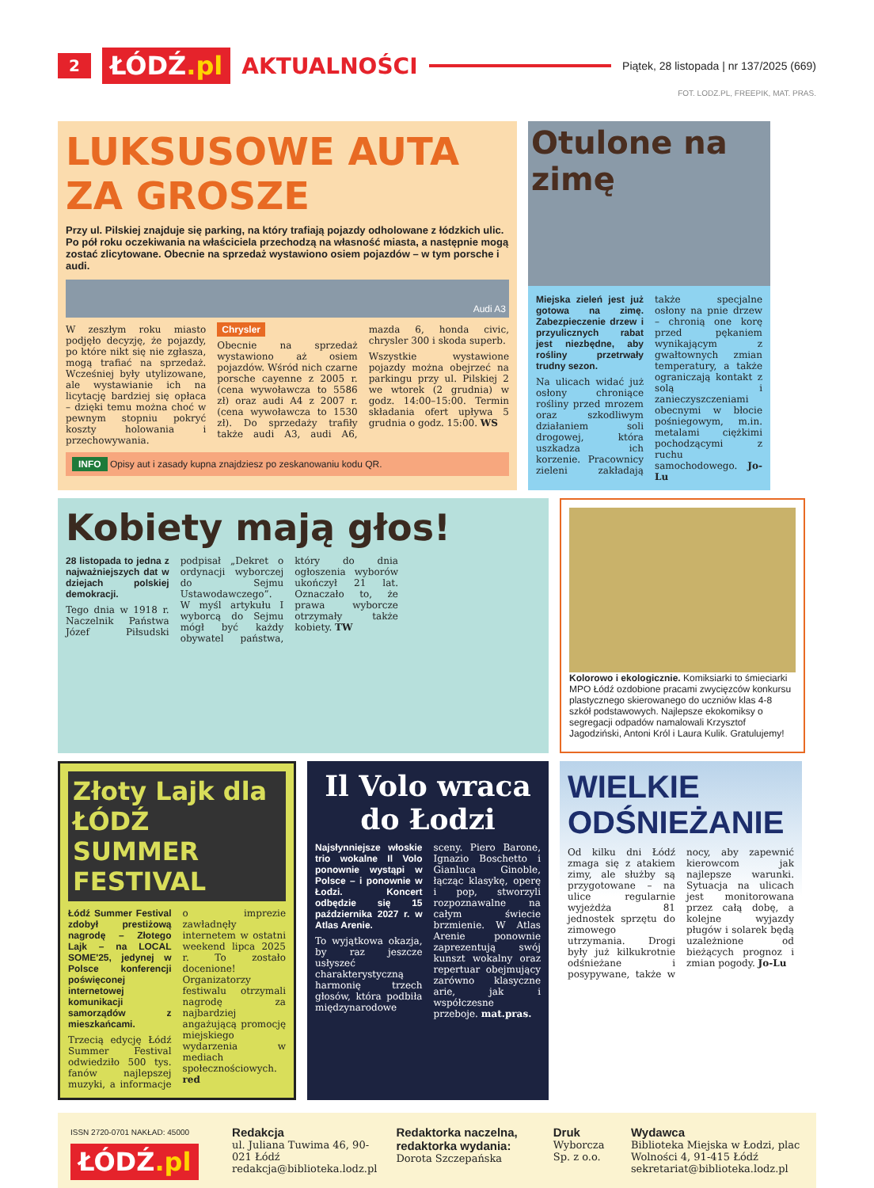2
ŁÓDŹ.pl
AKTUALNOŚCI
Piątek, 28 listopada | nr 137/2025 (669)
FOT. LODZ.PL, FREEPIK, MAT. PRAS.
LUKSUSOWE AUTA ZA GROSZE
Przy ul. Pilskiej znajduje się parking, na który trafiają pojazdy odholowane z łódzkich ulic. Po pół roku oczekiwania na właściciela przechodzą na własność miasta, a następnie mogą zostać zlicytowane. Obecnie na sprzedaż wystawiono osiem pojazdów – w tym porsche i audi.
Audi A3
W zeszłym roku miasto podjęło decyzję, że pojazdy, po które nikt się nie zgłasza, mogą trafiać na sprzedaż. Wcześniej były utylizowane, ale wystawianie ich na licytację bardziej się opłaca – dzięki temu można choć w pewnym stopniu pokryć koszty holowania i przechowywania.
Chrysler
Obecnie na sprzedaż wystawiono aż osiem pojazdów. Wśród nich czarne porsche cayenne z 2005 r. (cena wywoławcza to 5586 zł) oraz audi A4 z 2007 r. (cena wywoławcza to 1530 zł). Do sprzedaży trafiły także audi A3, audi A6, mazda 6, honda civic, chrysler 300 i skoda superb.
Wszystkie wystawione pojazdy można obejrzeć na parkingu przy ul. Pilskiej 2 we wtorek (2 grudnia) w godz. 14:00–15:00. Termin składania ofert upływa 5 grudnia o godz. 15:00. WS
INFO Opisy aut i zasady kupna znajdziesz po zeskanowaniu kodu QR.
Otulone na zimę
Miejska zieleń jest już gotowa na zimę. Zabezpieczenie drzew i przyulicznych rabat jest niezbędne, aby rośliny przetrwały trudny sezon.
Na ulicach widać już osłony chroniące rośliny przed mrozem oraz szkodliwym działaniem soli drogowej, która uszkadza ich korzenie. Pracownicy zieleni zakładają także specjalne osłony na pnie drzew – chronią one korę przed pękaniem wynikającym z gwałtownych zmian temperatury, a także ograniczają kontakt z solą i zanieczyszczeniami obecnymi w błocie pośniegowym, m.in. metalami ciężkimi pochodzącymi z ruchu samochodowego. Jo-Lu
Kobiety mają głos!
28 listopada to jedna z najważniejszych dat w dziejach polskiej demokracji.
Tego dnia w 1918 r. Naczelnik Państwa Józef Piłsudski podpisał „Dekret o ordynacji wyborczej do Sejmu Ustawodawczego”. W myśl artykułu I wyborcą do Sejmu mógł być każdy obywatel państwa, który do dnia ogłoszenia wyborów ukończył 21 lat. Oznaczało to, że prawa wyborcze otrzymały także kobiety. TW
Kolorowo i ekologicznie. Komiksiarki to śmieciarki MPO Łódź ozdobione pracami zwycięzców konkursu plastycznego skierowanego do uczniów klas 4-8 szkół podstawowych. Najlepsze ekokomiksy o segregacji odpadów namalowali Krzysztof Jagodziński, Antoni Król i Laura Kulik. Gratulujemy!
Złoty Lajk dla ŁÓDŹ SUMMER FESTIVAL
Łódź Summer Festival zdobył prestiżową nagrodę – Złotego Lajk – na LOCAL SOME'25, jedynej w Polsce konferencji poświęconej internetowej komunikacji samorządów z mieszkańcami.
Trzecią edycję Łódź Summer Festival odwiedziło 500 tys. fanów najlepszej muzyki, a informacje o imprezie zawładnęły internetem w ostatni weekend lipca 2025 r. To zostało docenione! Organizatorzy festiwalu otrzymali nagrodę za najbardziej angażującą promocję miejskiego wydarzenia w mediach społecznościowych. red
Il Volo wraca do Łodzi
Najsłynniejsze włoskie trio wokalne Il Volo ponownie wystąpi w Polsce – i ponownie w Łodzi. Koncert odbędzie się 15 października 2027 r. w Atlas Arenie.
To wyjątkowa okazja, by raz jeszcze usłyszeć charakterystyczną harmonię trzech głosów, która podbiła międzynarodowe sceny. Piero Barone, Ignazio Boschetto i Gianluca Ginoble, łącząc klasykę, operę i pop, stworzyli rozpoznawalne na całym świecie brzmienie. W Atlas Arenie ponownie zaprezentują swój kunszt wokalny oraz repertuar obejmujący zarówno klasyczne arie, jak i współczesne przeboje. mat.pras.
WIELKIE ODŚNIEŻANIE
Od kilku dni Łódź zmaga się z atakiem zimy, ale służby są przygotowane – na ulice regularnie wyjeżdża 81 jednostek sprzętu do zimowego utrzymania. Drogi były już kilkukrotnie odśnieżane i posypywane, także w nocy, aby zapewnić kierowcom jak najlepsze warunki. Sytuacja na ulicach jest monitorowana przez całą dobę, a kolejne wyjazdy pługów i solarek będą uzależnione od bieżących prognoz i zmian pogody. Jo-Lu
ISSN 2720-0701 NAKŁAD: 45000
ŁÓDŹ.pl
Redakcja
ul. Juliana Tuwima 46, 90-021 Łódź
redakcja@biblioteka.lodz.pl
Redaktorka naczelna, redaktorka wydania:
Dorota Szczepańska
Druk
Wyborcza Sp. z o.o.
Wydawca
Biblioteka Miejska w Łodzi, plac Wolności 4, 91-415 Łódź
sekretariat@biblioteka.lodz.pl